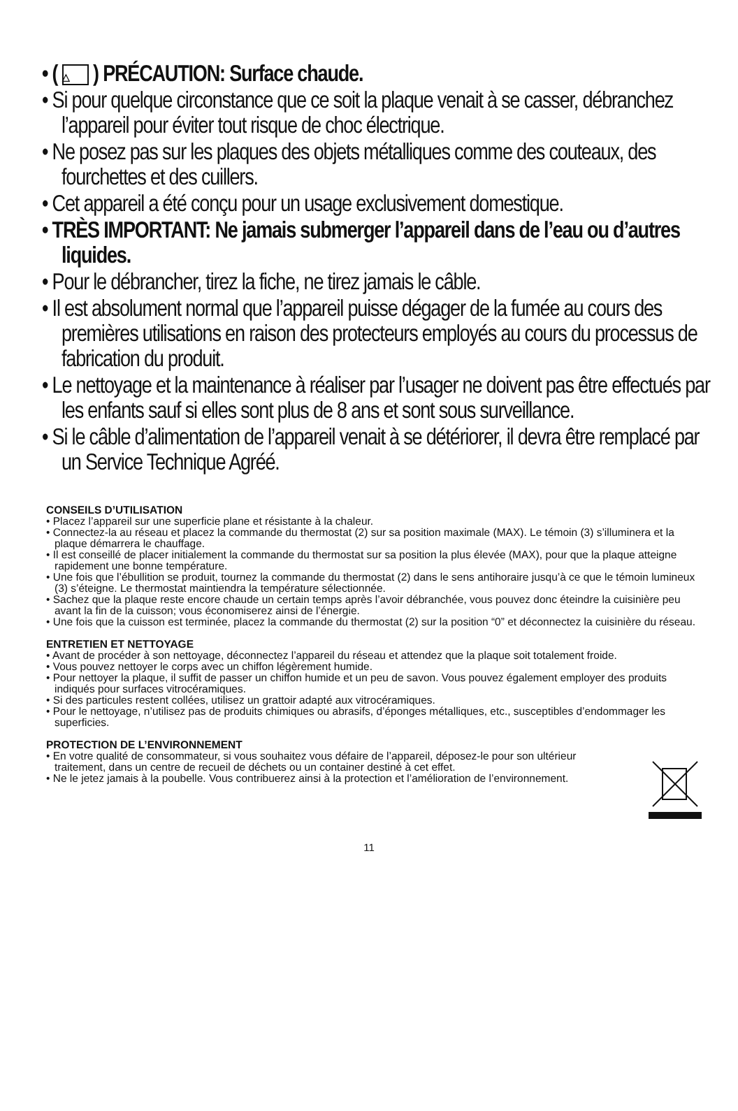• ( △ ) PRÉCAUTION: Surface chaude.
• Si pour quelque circonstance que ce soit la plaque venait à se casser, débranchez l’appareil pour éviter tout risque de choc électrique.
• Ne posez pas sur les plaques des objets métalliques comme des couteaux, des fourchettes et des cuillers.
• Cet appareil a été conçu pour un usage exclusivement domestique.
• TRÈS IMPORTANT: Ne jamais submerger l’appareil dans de l’eau ou d’autres liquides.
• Pour le débrancher, tirez la fiche, ne tirez jamais le câble.
• Il est absolument normal que l’appareil puisse dégager de la fumée au cours des premières utilisations en raison des protecteurs employés au cours du processus de fabrication du produit.
• Le nettoyage et la maintenance à réaliser par l’usager ne doivent pas être effectués par les enfants sauf si elles sont plus de 8 ans et sont sous surveillance.
• Si le câble d’alimentation de l’appareil venait à se détériorer, il devra être remplacé par un Service Technique Agréé.
CONSEILS D’UTILISATION
• Placez l’appareil sur une superficie plane et résistante à la chaleur.
• Connectez-la au réseau et placez la commande du thermostat (2) sur sa position maximale (MAX). Le témoin (3) s’illuminera et la plaque démarrera le chauffage.
• Il est conseillé de placer initialement la commande du thermostat sur sa position la plus élevée (MAX), pour que la plaque atteigne rapidement une bonne température.
• Une fois que l’ébullition se produit, tournez la commande du thermostat (2) dans le sens antihoraire jusqu’à ce que le témoin lumineux (3) s’éteigne. Le thermostat maintiendra la température sélectionnée.
• Sachez que la plaque reste encore chaude un certain temps après l’avoir débranchée, vous pouvez donc éteindre la cuisinière peu avant la fin de la cuisson; vous économiserez ainsi de l’énergie.
• Une fois que la cuisson est terminée, placez la commande du thermostat (2) sur la position “0” et déconnectez la cuisinière du réseau.
ENTRETIEN ET NETTOYAGE
• Avant de procéder à son nettoyage, déconnectez l’appareil du réseau et attendez que la plaque soit totalement froide.
• Vous pouvez nettoyer le corps avec un chiffon légèrement humide.
• Pour nettoyer la plaque, il suffit de passer un chiffon humide et un peu de savon. Vous pouvez également employer des produits indiqués pour surfaces vitrocéramiques.
• Si des particules restent collées, utilisez un grattoir adapté aux vitrocéramiques.
• Pour le nettoyage, n’utilisez pas de produits chimiques ou abrasifs, d’éponges métalliques, etc., susceptibles d’endommager les superficies.
PROTECTION DE L’ENVIRONNEMENT
• En votre qualité de consommateur, si vous souhaitez vous défaire de l’appareil, déposez-le pour son ultérieur traitement, dans un centre de recueil de déchets ou un container destiné à cet effet.
• Ne le jetez jamais à la poubelle. Vous contribuerez ainsi à la protection et l’amélioration de l’environnement.
11